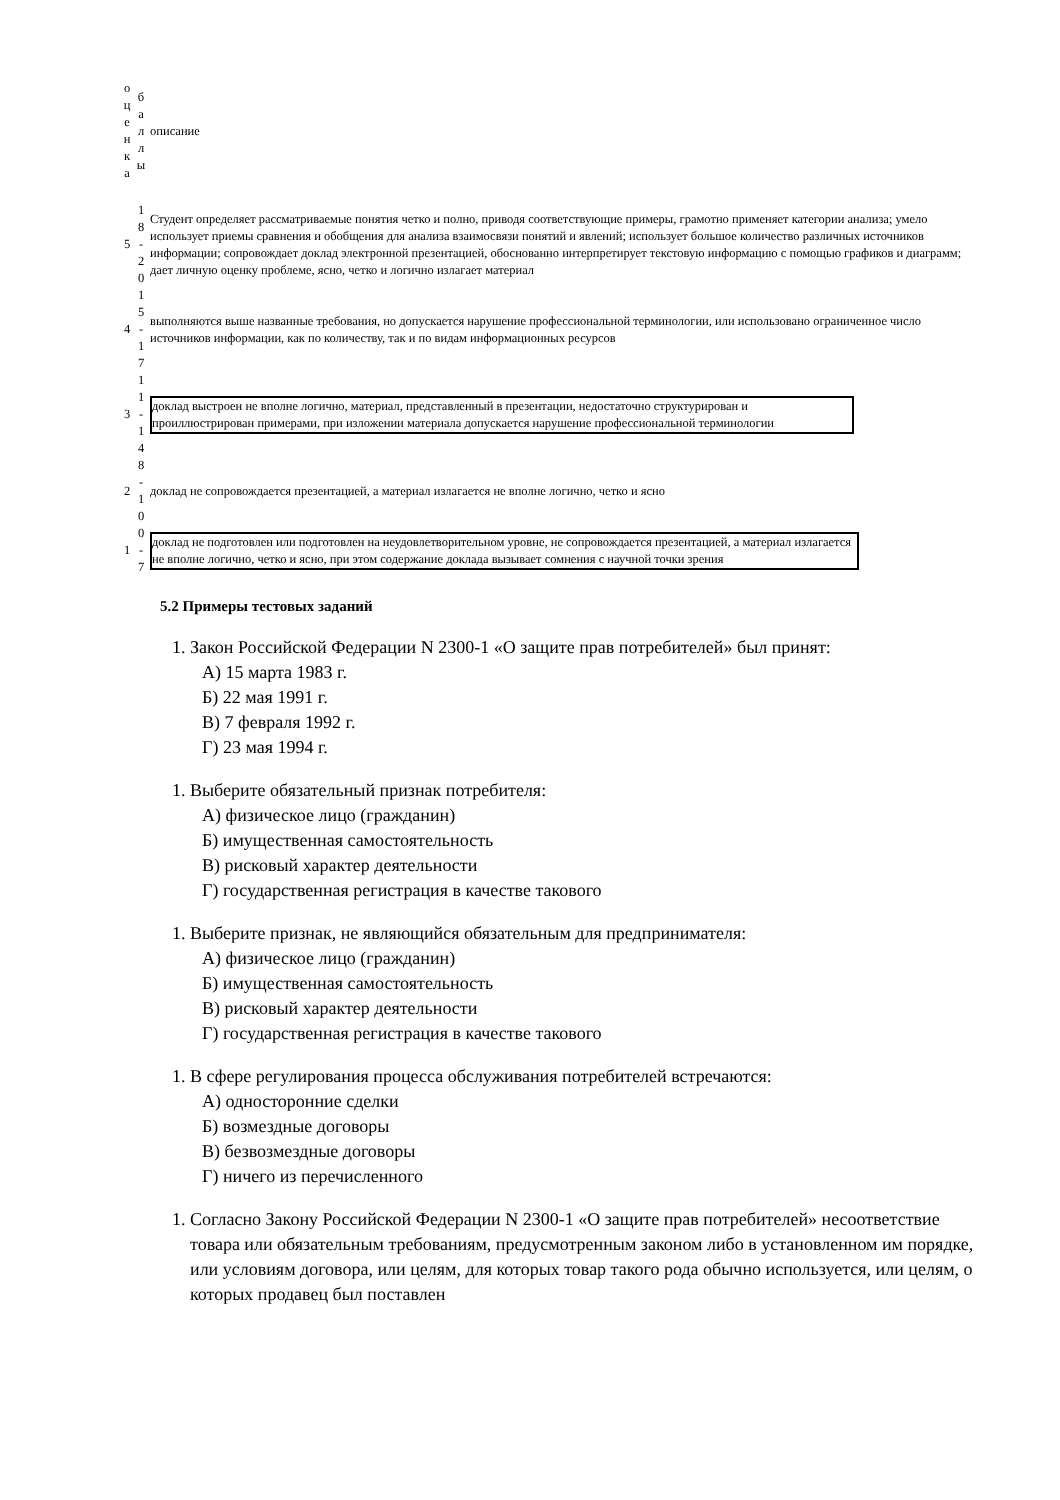| о ц е н к а | б а л л ы | описание |
| 5 | 1 8 - 2 0 | Студент определяет рассматриваемые понятия четко и полно, приводя соответствующие примеры, грамотно применяет категории анализа; умело использует приемы сравнения и обобщения для анализа взаимосвязи понятий и явлений; использует большое количество различных источников информации; сопровождает доклад электронной презентацией, обоснованно интерпретирует текстовую информацию с помощью графиков и диаграмм; дает личную оценку проблеме, ясно, четко и логично излагает материал |
| 4 | 1 5 - 1 7 | выполняются выше названные требования, но допускается нарушение профессиональной терминологии, или использовано ограниченное число источников информации, как по количеству, так и по видам информационных ресурсов |
| 3 | 1 1 - 1 4 | доклад выстроен не вполне логично, материал, представленный в презентации, недостаточно структурирован и проиллюстрирован примерами, при изложении материала допускается нарушение профессиональной терминологии |
| 2 | 8 - 1 0 | доклад не сопровождается презентацией, а материал излагается не вполне логично, четко и ясно |
| 1 | 0 - 7 | доклад не подготовлен или подготовлен на неудовлетворительном уровне, не сопровождается презентацией, а материал излагается не вполне логично, четко и ясно, при этом содержание доклада вызывает сомнения с научной точки зрения |
5.2 Примеры тестовых заданий
1. Закон Российской Федерации N 2300-1 «О защите прав потребителей» был принят:
А) 15 марта 1983 г.
Б) 22 мая 1991 г.
В) 7 февраля 1992 г.
Г) 23 мая 1994 г.
1. Выберите обязательный признак потребителя:
А) физическое лицо (гражданин)
Б) имущественная самостоятельность
В) рисковый характер деятельности
Г) государственная регистрация в качестве такового
1. Выберите признак, не являющийся обязательным для предпринимателя:
А) физическое лицо (гражданин)
Б) имущественная самостоятельность
В) рисковый характер деятельности
Г) государственная регистрация в качестве такового
1. В сфере регулирования процесса обслуживания потребителей встречаются:
А) односторонние сделки
Б) возмездные договоры
В) безвозмездные договоры
Г) ничего из перечисленного
1. Согласно Закону Российской Федерации N 2300-1 «О защите прав потребителей» несоответствие товара или обязательным требованиям, предусмотренным законом либо в установленном им порядке, или условиям договора, или целям, для которых товар такого рода обычно используется, или целям, о которых продавец был поставлен